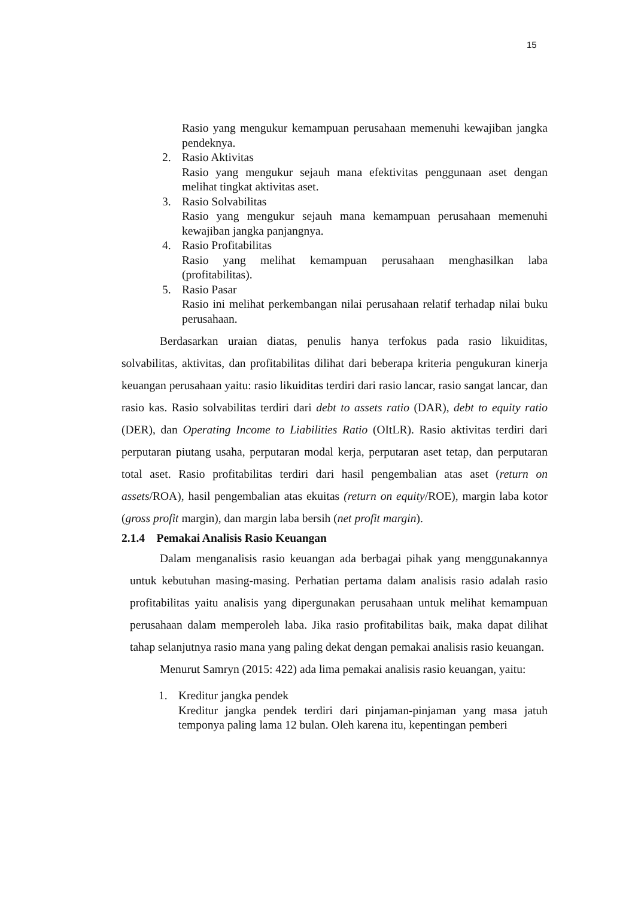15
Rasio yang mengukur kemampuan perusahaan memenuhi kewajiban jangka pendeknya.
2. Rasio Aktivitas
Rasio yang mengukur sejauh mana efektivitas penggunaan aset dengan melihat tingkat aktivitas aset.
3. Rasio Solvabilitas
Rasio yang mengukur sejauh mana kemampuan perusahaan memenuhi kewajiban jangka panjangnya.
4. Rasio Profitabilitas
Rasio yang melihat kemampuan perusahaan menghasilkan laba (profitabilitas).
5. Rasio Pasar
Rasio ini melihat perkembangan nilai perusahaan relatif terhadap nilai buku perusahaan.
Berdasarkan uraian diatas, penulis hanya terfokus pada rasio likuiditas, solvabilitas, aktivitas, dan profitabilitas dilihat dari beberapa kriteria pengukuran kinerja keuangan perusahaan yaitu: rasio likuiditas terdiri dari rasio lancar, rasio sangat lancar, dan rasio kas. Rasio solvabilitas terdiri dari debt to assets ratio (DAR), debt to equity ratio (DER), dan Operating Income to Liabilities Ratio (OItLR). Rasio aktivitas terdiri dari perputaran piutang usaha, perputaran modal kerja, perputaran aset tetap, dan perputaran total aset. Rasio profitabilitas terdiri dari hasil pengembalian atas aset (return on assets/ROA), hasil pengembalian atas ekuitas (return on equity/ROE), margin laba kotor (gross profit margin), dan margin laba bersih (net profit margin).
2.1.4 Pemakai Analisis Rasio Keuangan
Dalam menganalisis rasio keuangan ada berbagai pihak yang menggunakannya untuk kebutuhan masing-masing. Perhatian pertama dalam analisis rasio adalah rasio profitabilitas yaitu analisis yang dipergunakan perusahaan untuk melihat kemampuan perusahaan dalam memperoleh laba. Jika rasio profitabilitas baik, maka dapat dilihat tahap selanjutnya rasio mana yang paling dekat dengan pemakai analisis rasio keuangan.
Menurut Samryn (2015: 422) ada lima pemakai analisis rasio keuangan, yaitu:
1. Kreditur jangka pendek
Kreditur jangka pendek terdiri dari pinjaman-pinjaman yang masa jatuh temponya paling lama 12 bulan. Oleh karena itu, kepentingan pemberi